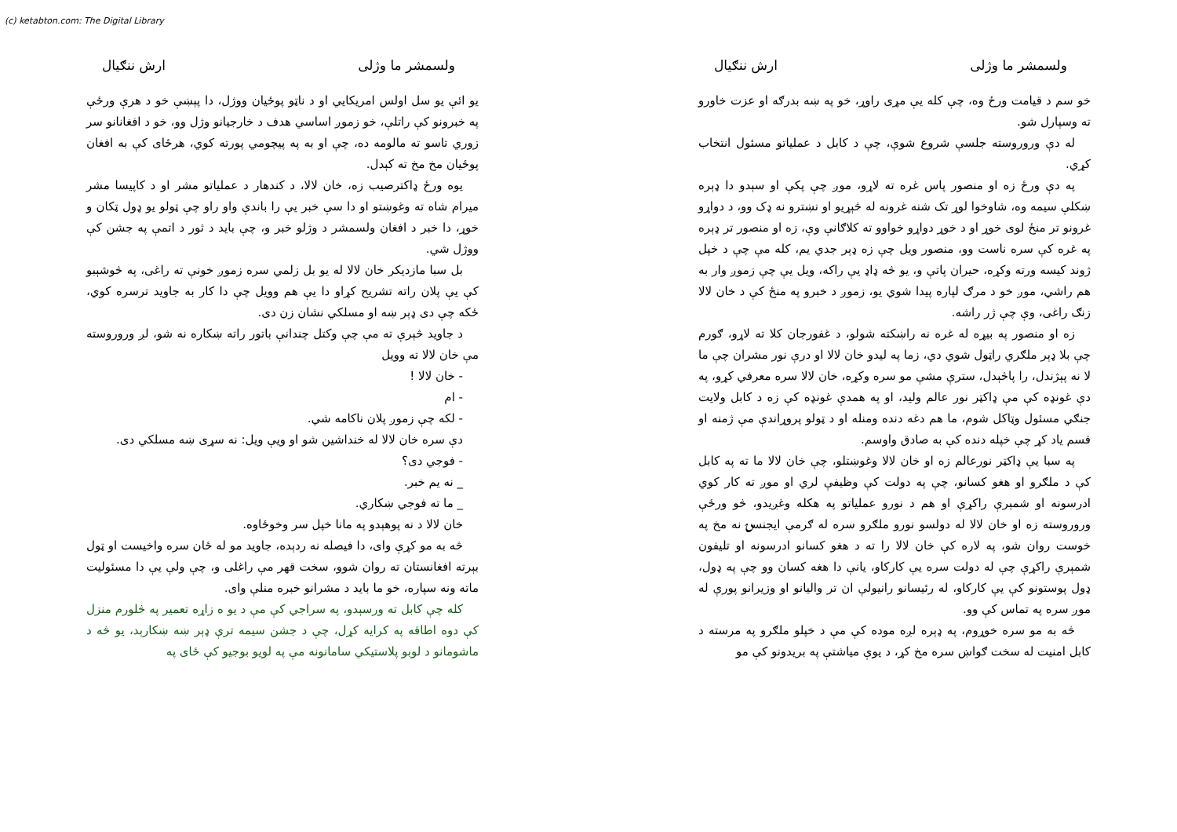(c) ketabton.com: The Digital Library
ولسمشر ما وژلی ارش ننګیال
خو سم د قیامت ورځ وه، چې کله یې مړی راوړ، خو په ښه بدرګه او عزت خاورو ته وسپارل شو.
له دې وروروسته جلسې شروع شوې، چې د کابل د عملیاتو مسئول انتخاب کړي.
په دې ورځ زه او منصور پاس غره ته لاړو، موږ چې پکې او سېدو دا ډېره ښکلې سیمه وه، شاوخوا لوړ تک شنه غرونه له څېړیو او نښترو نه ډک وو، د دواړو غرونو تر منځ لوی خوړ او د خوړ دواړو خواوو ته کلاګانې وې، زه او منصور تر ډېره په غره کې سره ناست وو، منصور ویل چې زه ډېر جدي یم، کله مې چې د خپل ژوند کیسه ورته وکړه، حیران پاتې و، یو څه ډاډ یې راکه، ویل یې چې زموږ وار به هم راشي، موږ خو د مرګ لپاره پیدا شوي یو، زموږ د خبرو په منځ کې د خان لالا زنګ راغی، وې چې ژر راشه.
زه او منصور په بیړه له غره نه راښکته شولو، د غفورجان کلا ته لاړو، ګورم چې بلا ډېر ملګري راټول شوي دي، زما په لیدو خان لالا او درې نور مشران چې ما لا نه پېژندل، را پاڅېدل، سترې مشې مو سره وکړه، خان لالا سره معرفي کړو، په دې غونډه کې مې ډاکټر نور عالم ولید، او په همدې غونډه کې زه د کابل ولایت جنګي مسئول وټاکل شوم، ما هم دغه دنده ومنله او د ټولو پروړاندې مې ژمنه او قسم یاد کړ چې خپله دنده کې به صادق واوسم.
په سبا یې ډاکټر نورعالم زه او خان لالا وغوښتلو، چې خان لالا ما ته په کابل کې د ملګرو او هغو کسانو، چې په دولت کې وظیفې لري او موږ ته کار کوي ادرسونه او شمېرې راکړې او هم د نورو عملیاتو په هکله وغږیدو، څو ورځې وروروسته زه او خان لالا له دولسو نورو ملګرو سره له ګرمې ایجنسۍ نه مخ په خوست روان شو، په لاره کې خان لالا را ته د هغو کسانو ادرسونه او تلیفون شمېرې راکړې چې له دولت سره یې کارکاو، یانې دا هغه کسان وو چې په ډول، ډول پوستونو کې یې کارکاو، له رئیسانو رانیولې ان تر والیانو او وزیرانو پورې له موږ سره په تماس کې وو.
څه به مو سره خوړوم، په ډېره لږه موده کې مې د خپلو ملګرو په مرسته د کابل امنیت له سخت ګواښ سره مخ کړ، د یوې میاشتې په بریدونو کې مو
ولسمشر ما وژلی ارش ننګیال
یو ائې یو سل اولس امریکایي او د ناټو پوځیان ووژل، دا پېښې خو د هرې ورځې په خبرونو کې راتلې، خو زموږ اساسي هدف د خارجیانو وژل وو، خو د افغانانو سر زوري تاسو ته مالومه ده، چې او به په پیچومي پورته کوي، هرځای کې به افغان پوځیان مخ مخ ته کېدل.
یوه ورځ ډاکترصیب زه، خان لالا، د کندهار د عملیاتو مشر او د کاپیسا مشر میرام شاه ته وغوښتو او دا سې خبر یې را باندې واو راو چې ټولو یو ډول ټکان و خوړ، دا خبر د افغان ولسمشر د وژلو خبر و، چې باید د ثور د اتمې په جشن کې ووژل شي.
بل سبا مازدیکر خان لالا له یو بل زلمي سره زموږ خونې ته راغی، په څوشېبو کې یې پلان راته تشریح کړاو دا یې هم وویل چې دا کار به جاوید ترسره کوي، ځکه چې دی ډېر ښه او مسلکي نشان زن دی.
د جاوید څېرې ته مې چې وکتل چندانې باتور راته ښکاره نه شو، لږ وروروسته مې خان لالا ته وویل
- خان لالا !
- ام
- لکه چې زموږ پلان ناکامه شي.
دې سره خان لالا له خنداشین شو او ویې ویل: نه سړی ښه مسلکي دی.
- فوجي دی؟
_ نه یم خبر.
_ ما ته فوجي ښکاري.
خان لالا د نه پوهېدو په مانا خپل سر وخوځاوه.
څه به مو کړې وای، دا فیصله نه ردېده، جاوید مو له ځان سره واخیست او ټول بېرته افغانستان ته روان شوو، سخت قهر مې راغلی و، چې ولې یې دا مسئولیت ماته ونه سپاره، خو ما باید د مشرانو خبره منلې وای.
کله چې کابل ته ورسېدو، په سراجي کې مې د یو ه زاړه تعمیر په څلورم منزل کې دوه اطاقه په کرایه کړل، چې د جشن سیمه ترې ډېر ښه ښکارېد، یو څه د ماشومانو د لوبو پلاستیکي سامانونه مې په لویو بوجیو کې ځای په